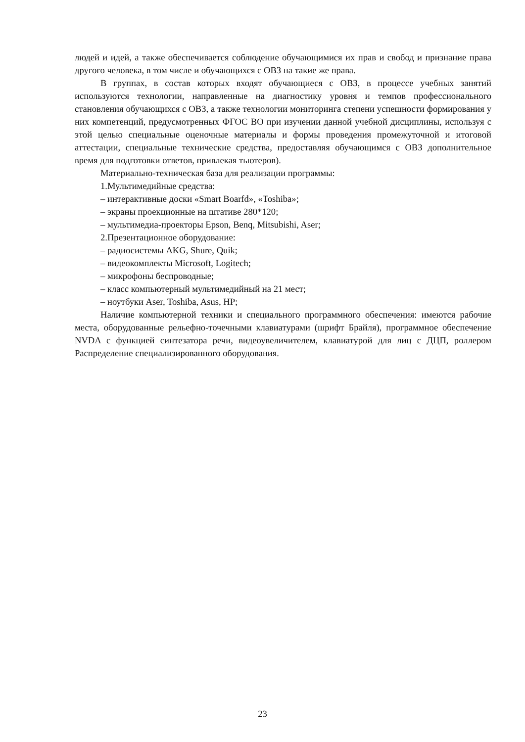людей и идей, а также обеспечивается соблюдение обучающимися их прав и свобод и признание права другого человека, в том числе и обучающихся с ОВЗ на такие же права.
В группах, в состав которых входят обучающиеся с ОВЗ, в процессе учебных занятий используются технологии, направленные на диагностику уровня и темпов профессионального становления обучающихся с ОВЗ, а также технологии мониторинга степени успешности формирования у них компетенций, предусмотренных ФГОС ВО при изучении данной учебной дисциплины, используя с этой целью специальные оценочные материалы и формы проведения промежуточной и итоговой аттестации, специальные технические средства, предоставляя обучающимся с ОВЗ дополнительное время для подготовки ответов, привлекая тьютеров).
Материально-техническая база для реализации программы:
1.Мультимедийные средства:
– интерактивные доски «Smart Boarfd», «Toshiba»;
– экраны проекционные на штативе 280*120;
– мультимедиа-проекторы Epson, Benq, Mitsubishi, Aser;
2.Презентационное оборудование:
– радиосистемы AKG, Shure, Quik;
– видеокомплекты Microsoft, Logitech;
– микрофоны беспроводные;
– класс компьютерный мультимедийный на 21 мест;
– ноутбуки Aser, Toshiba, Asus, HP;
Наличие компьютерной техники и специального программного обеспечения: имеются рабочие места, оборудованные рельефно-точечными клавиатурами (шрифт Брайля), программное обеспечение NVDA с функцией синтезатора речи, видеоувеличителем, клавиатурой для лиц с ДЦП, роллером Распределение специализированного оборудования.
23